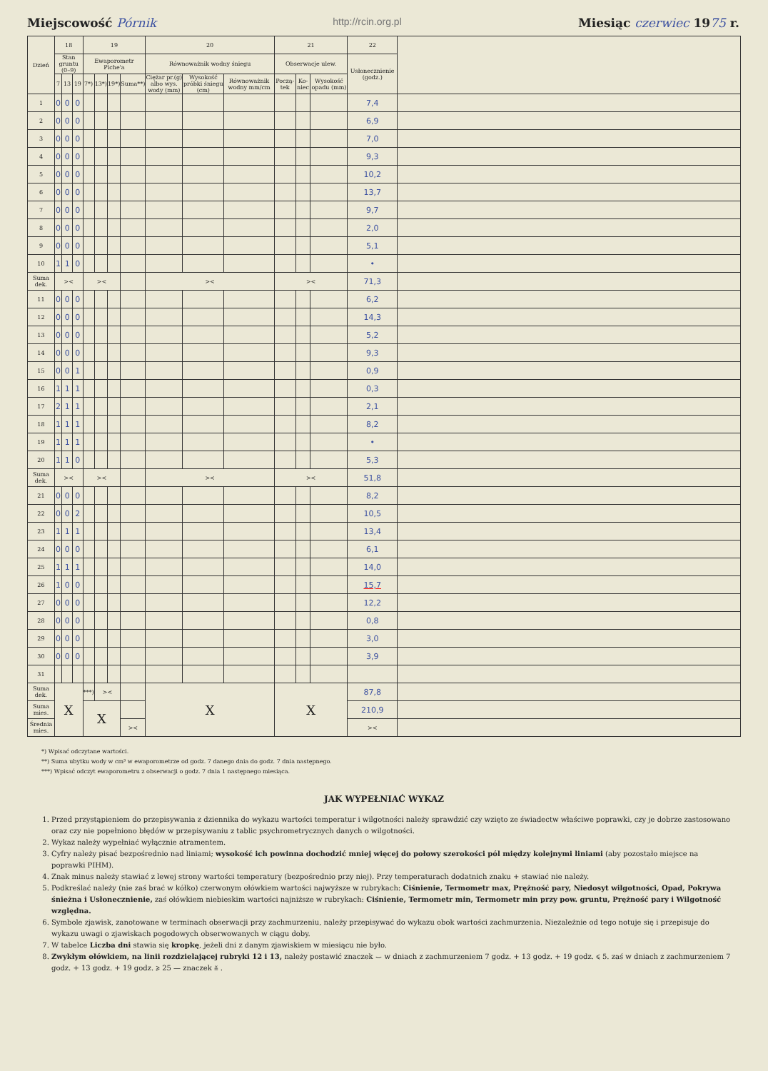Miejscowość Pórnik http://rcin.org.pl Miesiąc czerwiec 1975 r.
| Dzień | 18 | | | 19 | | | | 20 | | | 21 | | | 22 | |
| --- | --- | --- | --- | --- | --- | --- | --- | --- | --- | --- | --- | --- | --- | --- | --- |
| | Stan gruntu (0–9) | | | Ewaporometr Piche'a | | | | Równoważnik wodny śniegu | | | Obserwacje ulew. | | | Usłonecznienie (godz.) | |
| | 7 | 13 | 19 | 7*) | 13*) | 19*) | Suma**) | Ciężar pr.(g) albo wys. wody (mm) | Wysokość próbki śniegu (cm) | Równoważnik wodny mm/cm | Począ-tek | Ko-niec | Wysokość opadu (mm) | | |
| 1 | 0 | 0 | 0 | | | | | | | | | | | 7,4 | |
| 2 | 0 | 0 | 0 | | | | | | | | | | | 6,9 | |
| 3 | 0 | 0 | 0 | | | | | | | | | | | 7,0 | |
| 4 | 0 | 0 | 0 | | | | | | | | | | | 9,3 | |
| 5 | 0 | 0 | 0 | | | | | | | | | | | 10,2 | |
| 6 | 0 | 0 | 0 | | | | | | | | | | | 13,7 | |
| 7 | 0 | 0 | 0 | | | | | | | | | | | 9,7 | |
| 8 | 0 | 0 | 0 | | | | | | | | | | | 2,0 | |
| 9 | 0 | 0 | 0 | | | | | | | | | | | 5,1 | |
| 10 | 1 | 1 | 0 | | | | | | | | | | | • | |
| Suma dek. | >< | | | >< | | | | >< | | | >< | | | 71,3 | |
| 11 | 0 | 0 | 0 | | | | | | | | | | | 6,2 | |
| 12 | 0 | 0 | 0 | | | | | | | | | | | 14,3 | |
| 13 | 0 | 0 | 0 | | | | | | | | | | | 5,2 | |
| 14 | 0 | 0 | 0 | | | | | | | | | | | 9,3 | |
| 15 | 0 | 0 | 1 | | | | | | | | | | | 0,9 | |
| 16 | 1 | 1 | 1 | | | | | | | | | | | 0,3 | |
| 17 | 2 | 1 | 1 | | | | | | | | | | | 2,1 | |
| 18 | 1 | 1 | 1 | | | | | | | | | | | 8,2 | |
| 19 | 1 | 1 | 1 | | | | | | | | | | | • | |
| 20 | 1 | 1 | 0 | | | | | | | | | | | 5,3 | |
| Suma dek. | >< | | | >< | | | | >< | | | >< | | | 51,8 | |
| 21 | 0 | 0 | 0 | | | | | | | | | | | 8,2 | |
| 22 | 0 | 0 | 2 | | | | | | | | | | | 10,5 | |
| 23 | 1 | 1 | 1 | | | | | | | | | | | 13,4 | |
| 24 | 0 | 0 | 0 | | | | | | | | | | | 6,1 | |
| 25 | 1 | 1 | 1 | | | | | | | | | | | 14,0 | |
| 26 | 1 | 0 | 0 | | | | | | | | | | | 15,7 | |
| 27 | 0 | 0 | 0 | | | | | | | | | | | 12,2 | |
| 28 | 0 | 0 | 0 | | | | | | | | | | | 0,8 | |
| 29 | 0 | 0 | 0 | | | | | | | | | | | 3,0 | |
| 30 | 0 | 0 | 0 | | | | | | | | | | | 3,9 | |
| 31 | | | | | | | | | | | | | | | |
| Suma dek. | X | | | ***) | >< | | | X | | | X | | | 87,8 | |
| Suma mies. | | | | X | | | | | | | | | | 210,9 | |
| Średnia mies. | | | | | | | >< | | | | | | | >< | |
*) Wpisać odczytane wartości.
**) Suma ubytku wody w cm³ w ewaporometrze od godz. 7 danego dnia do godz. 7 dnia następnego.
***) Wpisać odczyt ewaporometru z obserwacji o godz. 7 dnia 1 następnego miesiąca.
JAK WYPEŁNIAĆ WYKAZ
1. Przed przystąpieniem do przepisywania z dziennika do wykazu wartości temperatur i wilgotności należy sprawdzić czy wzięto ze świadectw właściwe poprawki, czy je dobrze zastosowano oraz czy nie popełniono błędów w przepisywaniu z tablic psychrometrycznych danych o wilgotności.
2. Wykaz należy wypełniać wyłącznie atramentem.
3. Cyfry należy pisać bezpośrednio nad liniami; wysokość ich powinna dochodzić mniej więcej do połowy szerokości pól między kolejnymi liniami (aby pozostało miejsce na poprawki PIHM).
4. Znak minus należy stawiać z lewej strony wartości temperatury (bezpośrednio przy niej). Przy temperaturach dodatnich znaku + stawiać nie należy.
5. Podkreślać należy (nie zaś brać w kółko) czerwonym ołówkiem wartości najwyższe w rubrykach: Ciśnienie, Termometr max, Prężność pary, Niedosyt wilgotności, Opad, Pokrywa śnieżna i Usłonecznienie, zaś ołówkiem niebieskim wartości najniższe w rubrykach: Ciśnienie, Termometr min, Termometr min przy pow. gruntu, Prężność pary i Wilgotność względna.
6. Symbole zjawisk, zanotowane w terminach obserwacji przy zachmurzeniu, należy przepisywać do wykazu obok wartości zachmurzenia. Niezależnie od tego notuje się i przepisuje do wykazu uwagi o zjawiskach pogodowych obserwowanych w ciągu doby.
7. W tabelce Liczba dni stawia się kropkę, jeżeli dni z danym zjawiskiem w miesiącu nie było.
8. Zwykłym ołówkiem, na linii rozdzielającej rubryki 12 i 13, należy postawić znaczek ⌣ w dniach z zachmurzeniem 7 godz. + 13 godz. + 19 godz. ⩽ 5. zaś w dniach z zachmurzeniem 7 godz. + 13 godz. + 19 godz. ⩾ 25 — znaczek ≚ .